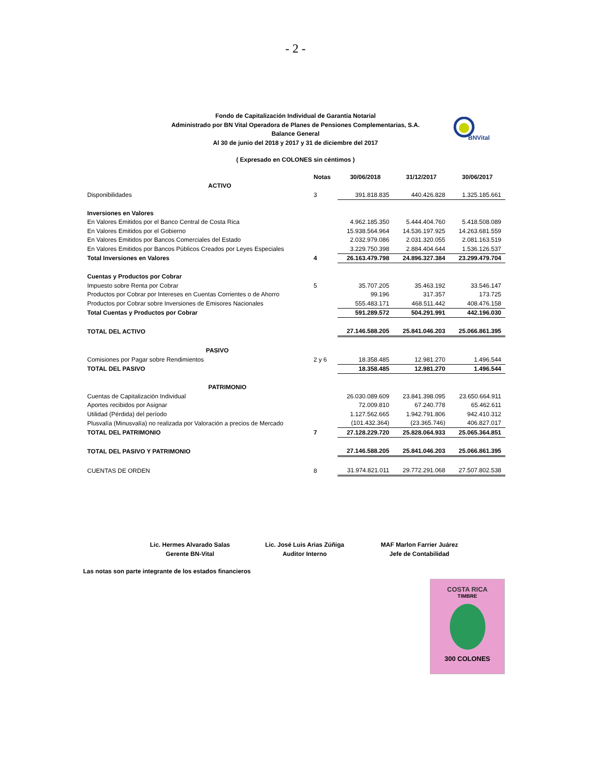- 2 -
Fondo de Capitalización Individual de Garantía Notarial
Administrado por BN Vital Operadora de Planes de Pensiones Complementarias, S.A.
Balance General
Al 30 de junio del 2018 y 2017 y 31 de diciembre del 2017
BNVital
( Expresado en COLONES sin céntimos )
| | Notas | 30/06/2018 | 31/12/2017 | 30/06/2017 |
| --- | --- | --- | --- | --- |
| ACTIVO | | | | |
| Disponibilidades | 3 | 391.818.835 | 440.426.828 | 1.325.185.661 |
| Inversiones en Valores | | | | |
| En Valores Emitidos por el Banco Central de Costa Rica | | 4.962.185.350 | 5.444.404.760 | 5.418.508.089 |
| En Valores Emitidos por el Gobierno | | 15.938.564.964 | 14.536.197.925 | 14.263.681.559 |
| En Valores Emitidos por Bancos Comerciales del Estado | | 2.032.979.086 | 2.031.320.055 | 2.081.163.519 |
| En Valores Emitidos por Bancos Públicos Creados por Leyes Especiales | | 3.229.750.398 | 2.884.404.644 | 1.536.126.537 |
| Total Inversiones en Valores | 4 | 26.163.479.798 | 24.896.327.384 | 23.299.479.704 |
| Cuentas y Productos por Cobrar | | | | |
| Impuesto sobre Renta por Cobrar | 5 | 35.707.205 | 35.463.192 | 33.546.147 |
| Productos por Cobrar por Intereses en Cuentas Corrientes o de Ahorro | | 99.196 | 317.357 | 173.725 |
| Productos por Cobrar sobre Inversiones de Emisores Nacionales | | 555.483.171 | 468.511.442 | 408.476.158 |
| Total Cuentas y Productos por Cobrar | | 591.289.572 | 504.291.991 | 442.196.030 |
| TOTAL DEL ACTIVO | | 27.146.588.205 | 25.841.046.203 | 25.066.861.395 |
| PASIVO | | | | |
| Comisiones por Pagar sobre Rendimientos | 2 y 6 | 18.358.485 | 12.981.270 | 1.496.544 |
| TOTAL DEL PASIVO | | 18.358.485 | 12.981.270 | 1.496.544 |
| PATRIMONIO | | | | |
| Cuentas de Capitalización Individual | | 26.030.089.609 | 23.841.398.095 | 23.650.664.911 |
| Aportes recibidos por Asignar | | 72.009.810 | 67.240.778 | 65.462.611 |
| Utilidad (Pérdida) del período | | 1.127.562.665 | 1.942.791.806 | 942.410.312 |
| Plusvalía (Minusvalía) no realizada por Valoración a precios de Mercado | | (101.432.364) | (23.365.746) | 406.827.017 |
| TOTAL DEL PATRIMONIO | 7 | 27.128.229.720 | 25.828.064.933 | 25.065.364.851 |
| TOTAL DEL PASIVO Y PATRIMONIO | | 27.146.588.205 | 25.841.046.203 | 25.066.861.395 |
| CUENTAS DE ORDEN | 8 | 31.974.821.011 | 29.772.291.068 | 27.507.802.538 |
Lic. Hermes Alvarado Salas
Gerente BN-Vital
Lic. José Luis Arias Zúñiga
Auditor Interno
MAF Marlon Farrier Juárez
Jefe de Contabilidad
Las notas son parte integrante de los estados financieros
COSTA RICA
TIMBRE
300 COLONES